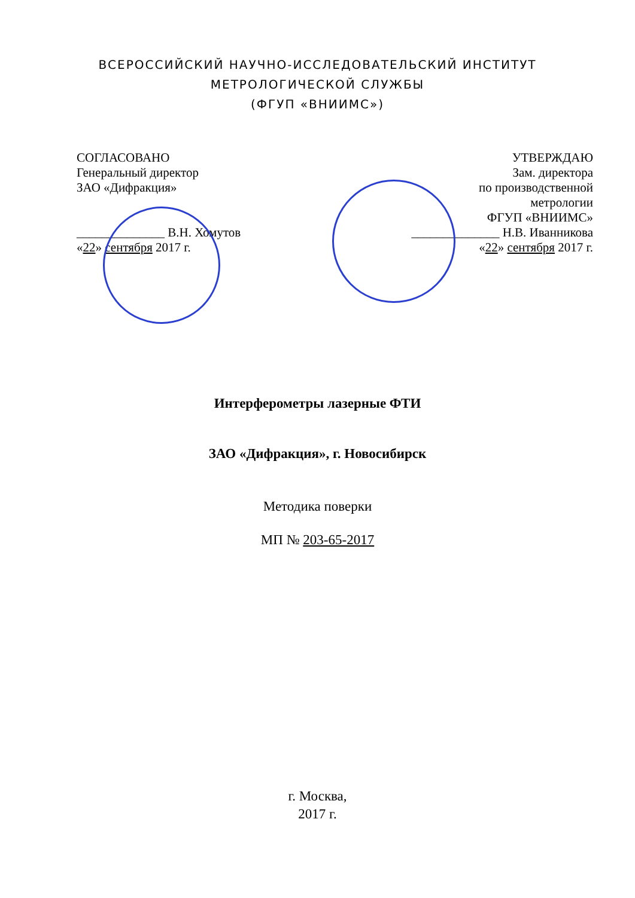ВСЕРОССИЙСКИЙ НАУЧНО-ИССЛЕДОВАТЕЛЬСКИЙ ИНСТИТУТ
МЕТРОЛОГИЧЕСКОЙ СЛУЖБЫ
(ФГУП «ВНИИМС»)
СОГЛАСОВАНО
Генеральный директор
ЗАО «Дифракция»
______________ В.Н. Хомутов
«22» сентября 2017 г.
УТВЕРЖДАЮ
Зам. директора
по производственной
метрологии
ФГУП «ВНИИМС»
______________ Н.В. Иванникова
«22» сентября 2017 г.
Интерферометры лазерные ФТИ
ЗАО «Дифракция», г. Новосибирск
Методика поверки
МП № 203-65-2017
г. Москва,
2017 г.